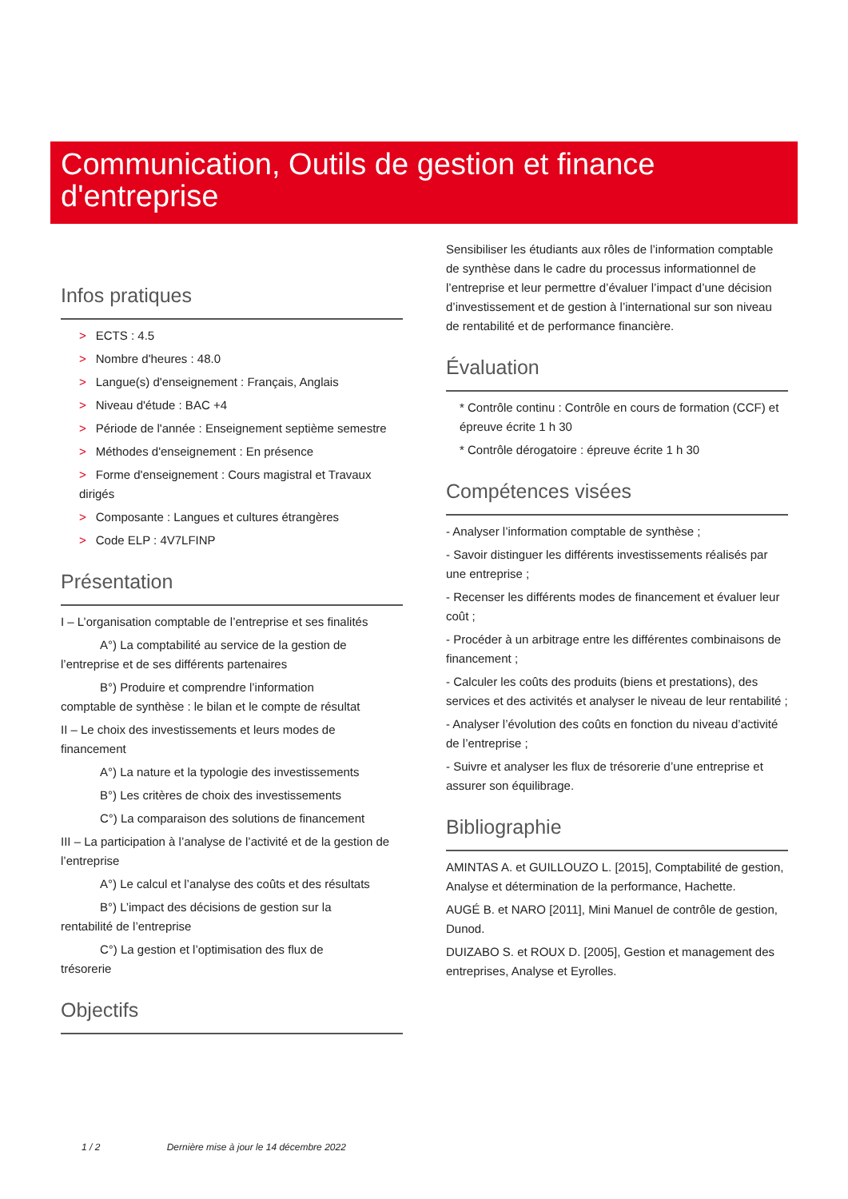Communication, Outils de gestion et finance d'entreprise
Infos pratiques
> ECTS : 4.5
> Nombre d'heures : 48.0
> Langue(s) d'enseignement : Français, Anglais
> Niveau d'étude : BAC +4
> Période de l'année : Enseignement septième semestre
> Méthodes d'enseignement : En présence
> Forme d'enseignement : Cours magistral et Travaux dirigés
> Composante : Langues et cultures étrangères
> Code ELP : 4V7LFINP
Présentation
I – L’organisation comptable de l’entreprise et ses finalités
A°) La comptabilité au service de la gestion de
l’entreprise et de ses différents partenaires
B°) Produire et comprendre l’information
comptable de synthèse : le bilan et le compte de résultat
II – Le choix des investissements et leurs modes de financement
A°) La nature et la typologie des investissements
B°) Les critères de choix des investissements
C°) La comparaison des solutions de financement
III – La participation à l’analyse de l’activité et de la gestion de l’entreprise
A°) Le calcul et l’analyse des coûts et des résultats
B°) L’impact des décisions de gestion sur la
rentabilité de l’entreprise
C°) La gestion et l’optimisation des flux de
trésorerie
Objectifs
Sensibiliser les étudiants aux rôles de l’information comptable de synthèse dans le cadre du processus informationnel de l’entreprise et leur permettre d’évaluer l’impact d’une décision d’investissement et de gestion à l’international sur son niveau de rentabilité et de performance financière.
Évaluation
* Contrôle continu : Contrôle en cours de formation (CCF) et épreuve écrite 1 h 30
* Contrôle dérogatoire : épreuve écrite 1 h 30
Compétences visées
- Analyser l’information comptable de synthèse ;
- Savoir distinguer les différents investissements réalisés par une entreprise ;
- Recenser les différents modes de financement et évaluer leur coût ;
- Procéder à un arbitrage entre les différentes combinaisons de financement ;
- Calculer les coûts des produits (biens et prestations), des services et des activités et analyser le niveau de leur rentabilité ;
- Analyser l’évolution des coûts en fonction du niveau d’activité de l’entreprise ;
- Suivre et analyser les flux de trésorerie d’une entreprise et assurer son équilibrage.
Bibliographie
AMINTAS A. et GUILLOUZO L. [2015], Comptabilité de gestion, Analyse et détermination de la performance, Hachette.
AUGÉ B. et NARO [2011], Mini Manuel de contrôle de gestion, Dunod.
DUIZABO S. et ROUX D. [2005], Gestion et management des entreprises, Analyse et Eyrolles.
1 / 2 Dernière mise à jour le 14 décembre 2022